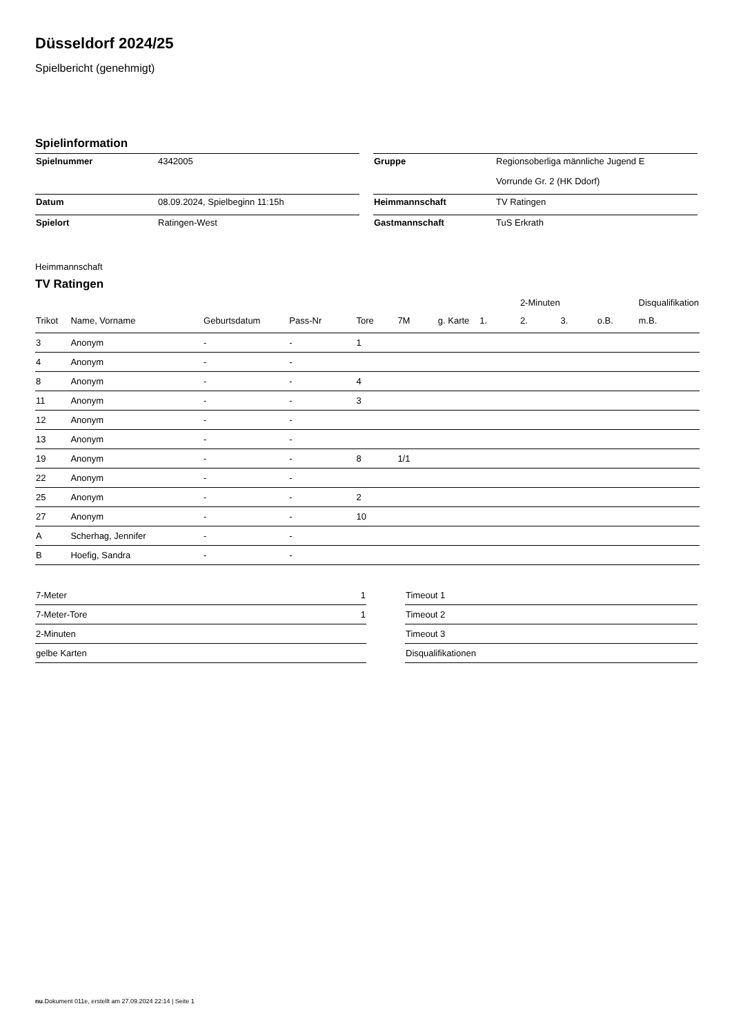Düsseldorf 2024/25
Spielbericht (genehmigt)
Spielinformation
| Spielnummer | 4342005 |
| Datum | 08.09.2024, Spielbeginn 11:15h |
| Spielort | Ratingen-West |
| Gruppe | Regionsoberliga männliche Jugend E |
| | Vorrunde Gr. 2 (HK Ddorf) |
| Heimmannschaft | TV Ratingen |
| Gastmannschaft | TuS Erkrath |
Heimmannschaft
TV Ratingen
| | | | | | | | | 2-Minuten | | | Disqualifikation |
| --- | --- | --- | --- | --- | --- | --- | --- | --- | --- | --- | --- |
| Trikot | Name, Vorname | Geburtsdatum | Pass-Nr | Tore | 7M | g. Karte | 1. | 2. | 3. | o.B. | m.B. |
| 3 | Anonym | - | - | 1 | | | | | | | |
| 4 | Anonym | - | - | | | | | | | | |
| 8 | Anonym | - | - | 4 | | | | | | | |
| 11 | Anonym | - | - | 3 | | | | | | | |
| 12 | Anonym | - | - | | | | | | | | |
| 13 | Anonym | - | - | | | | | | | | |
| 19 | Anonym | - | - | 8 | 1/1 | | | | | | |
| 22 | Anonym | - | - | | | | | | | | |
| 25 | Anonym | - | - | 2 | | | | | | | |
| 27 | Anonym | - | - | 10 | | | | | | | |
| A | Scherhag, Jennifer | - | - | | | | | | | | |
| B | Hoefig, Sandra | - | - | | | | | | | | |
| 7-Meter | 1 |
| 7-Meter-Tore | 1 |
| 2-Minuten | |
| gelbe Karten | |
| Timeout 1 |
| Timeout 2 |
| Timeout 3 |
| Disqualifikationen |
nu.Dokument 011e, erstellt am 27.09.2024 22:14 | Seite 1